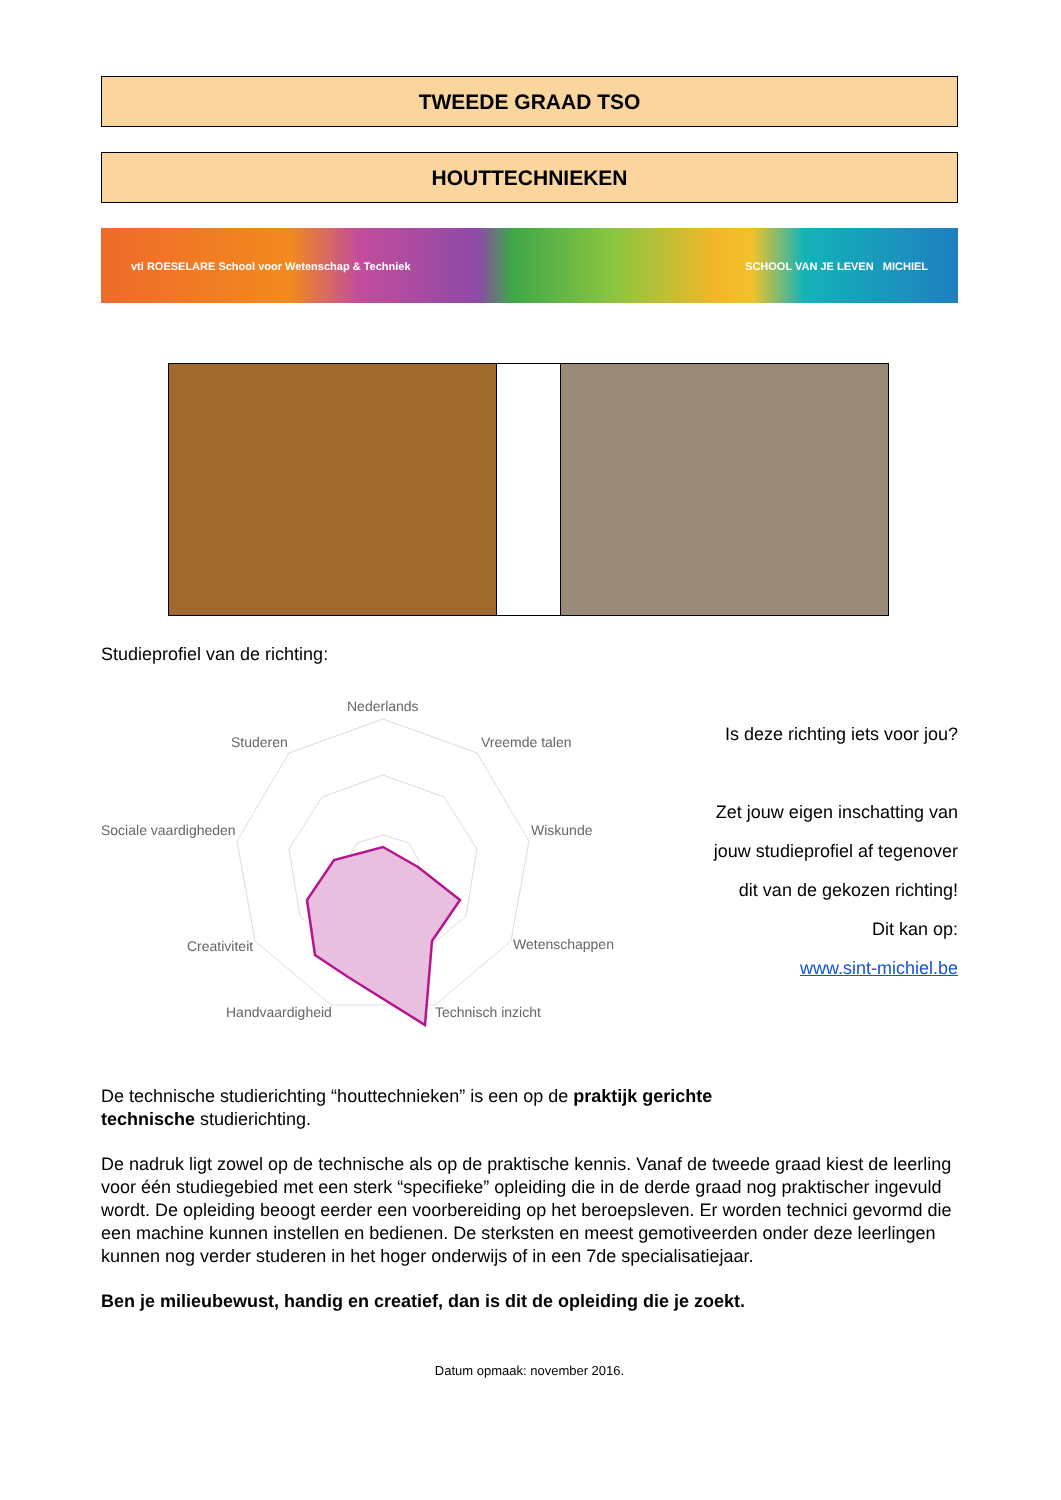TWEEDE GRAAD TSO
HOUTTECHNIEKEN
vti ROESELARE School voor Wetenschap & Techniek SCHOOL VAN JE LEVEN MICHIEL
Studieprofiel van de richting:
Nederlands
Vreemde talen
Studeren
Wiskunde
Sociale vaardigheden
Wetenschappen
Creativiteit
Technisch inzicht
Handvaardigheid
Is deze richting iets voor jou?
Zet jouw eigen inschatting van
jouw studieprofiel af tegenover
dit van de gekozen richting!
Dit kan op:
www.sint-michiel.be
De technische studierichting “houttechnieken” is een op de praktijk gerichte
technische studierichting.
De nadruk ligt zowel op de technische als op de praktische kennis. Vanaf de tweede graad kiest de leerling voor één studiegebied met een sterk “specifieke” opleiding die in de derde graad nog praktischer ingevuld wordt. De opleiding beoogt eerder een voorbereiding op het beroepsleven. Er worden technici gevormd die een machine kunnen instellen en bedienen. De sterksten en meest gemotiveerden onder deze leerlingen kunnen nog verder studeren in het hoger onderwijs of in een 7de specialisatiejaar.
Ben je milieubewust, handig en creatief, dan is dit de opleiding die je zoekt.
Datum opmaak: november 2016.